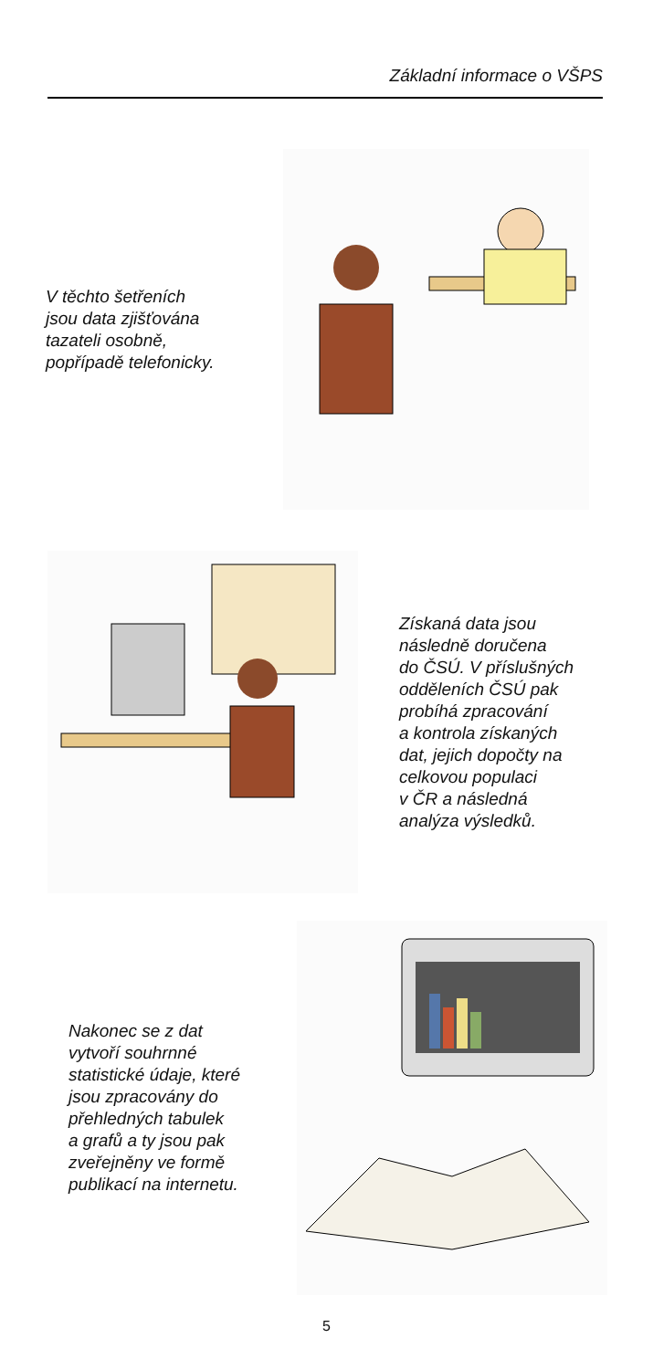Základní informace o VŠPS
V těchto šetřeních
jsou data zjišťována
tazateli osobně,
popřípadě telefonicky.
Získaná data jsou
následně doručena
do ČSÚ. V příslušných
odděleních ČSÚ pak
probíhá zpracování
a kontrola získaných
dat, jejich dopočty na
celkovou populaci
v ČR a následná
analýza výsledků.
Nakonec se z dat
vytvoří souhrnné
statistické údaje, které
jsou zpracovány do
přehledných tabulek
a grafů a ty jsou pak
zveřejněny ve formě
publikací na internetu.
5